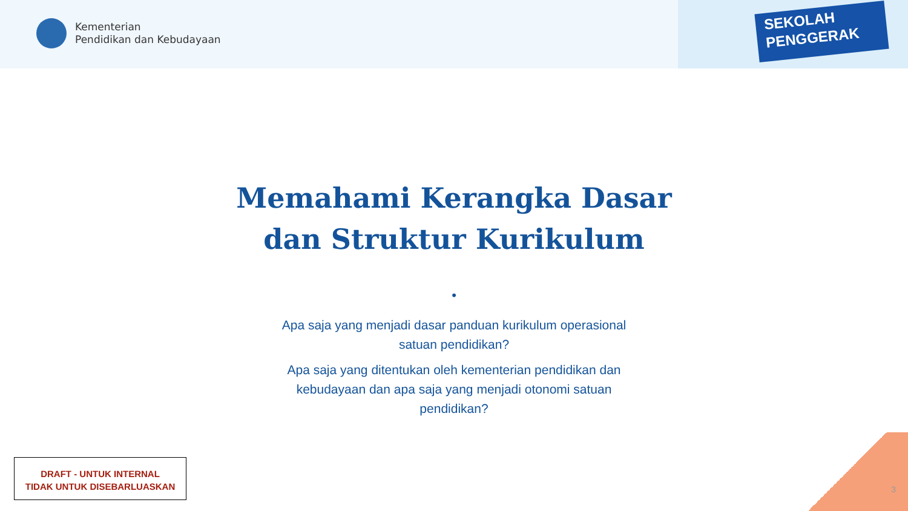Kementerian
Pendidikan dan Kebudayaan
SEKOLAH
PENGGERAK
Memahami Kerangka Dasar
dan Struktur Kurikulum
•
Apa saja yang menjadi dasar panduan kurikulum operasional satuan pendidikan?
Apa saja yang ditentukan oleh kementerian pendidikan dan kebudayaan dan apa saja yang menjadi otonomi satuan pendidikan?
DRAFT - UNTUK INTERNAL
TIDAK UNTUK DISEBARLUASKAN
3